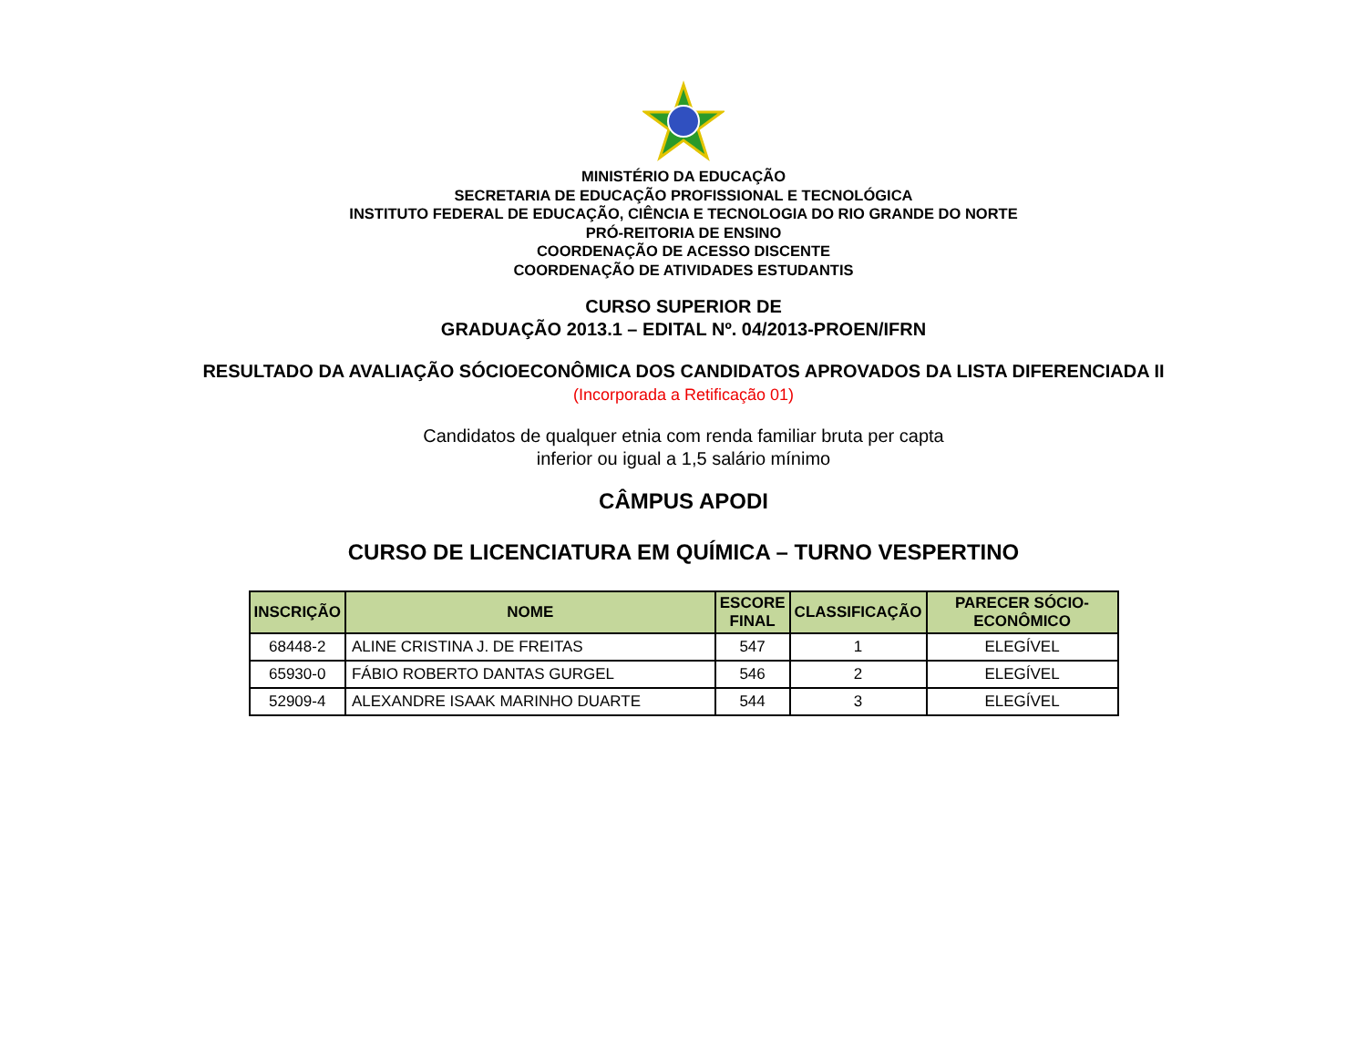MINISTÉRIO DA EDUCAÇÃO
SECRETARIA DE EDUCAÇÃO PROFISSIONAL E TECNOLÓGICA
INSTITUTO FEDERAL DE EDUCAÇÃO, CIÊNCIA E TECNOLOGIA DO RIO GRANDE DO NORTE
PRÓ-REITORIA DE ENSINO
COORDENAÇÃO DE ACESSO DISCENTE
COORDENAÇÃO DE ATIVIDADES ESTUDANTIS
CURSO SUPERIOR DE
GRADUAÇÃO 2013.1 – EDITAL Nº. 04/2013-PROEN/IFRN
RESULTADO DA AVALIAÇÃO SÓCIOECONÔMICA DOS CANDIDATOS APROVADOS DA LISTA DIFERENCIADA II
(Incorporada a Retificação 01)
Candidatos de qualquer etnia com renda familiar bruta per capta
inferior ou igual a 1,5 salário mínimo
CÂMPUS APODI
CURSO DE LICENCIATURA EM QUÍMICA – TURNO VESPERTINO
| INSCRIÇÃO | NOME | ESCORE FINAL | CLASSIFICAÇÃO | PARECER SÓCIO-ECONÔMICO |
| --- | --- | --- | --- | --- |
| 68448-2 | ALINE CRISTINA J. DE FREITAS | 547 | 1 | ELEGÍVEL |
| 65930-0 | FÁBIO ROBERTO DANTAS GURGEL | 546 | 2 | ELEGÍVEL |
| 52909-4 | ALEXANDRE ISAAK MARINHO DUARTE | 544 | 3 | ELEGÍVEL |